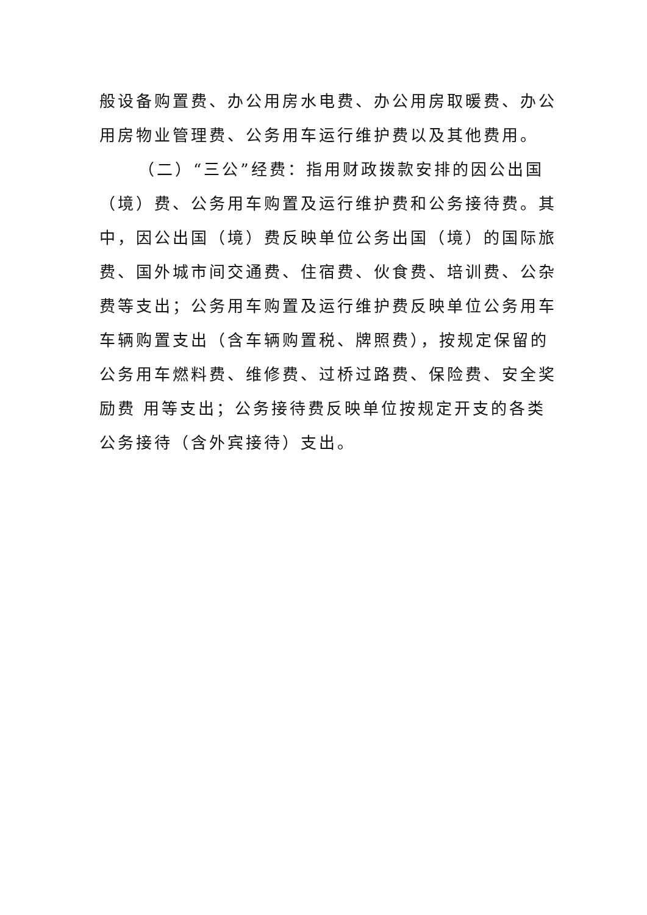般设备购置费、办公用房水电费、办公用房取暖费、办公用房物业管理费、公务用车运行维护费以及其他费用。
（二）“三公”经费：指用财政拨款安排的因公出国（境）费、公务用车购置及运行维护费和公务接待费。其中，因公出国（境）费反映单位公务出国（境）的国际旅费、国外城市间交通费、住宿费、伙食费、培训费、公杂费等支出；公务用车购置及运行维护费反映单位公务用车车辆购置支出（含车辆购置税、牌照费），按规定保留的公务用车燃料费、维修费、过桥过路费、保险费、安全奖励费 用等支出；公务接待费反映单位按规定开支的各类公务接待（含外宾接待）支出。